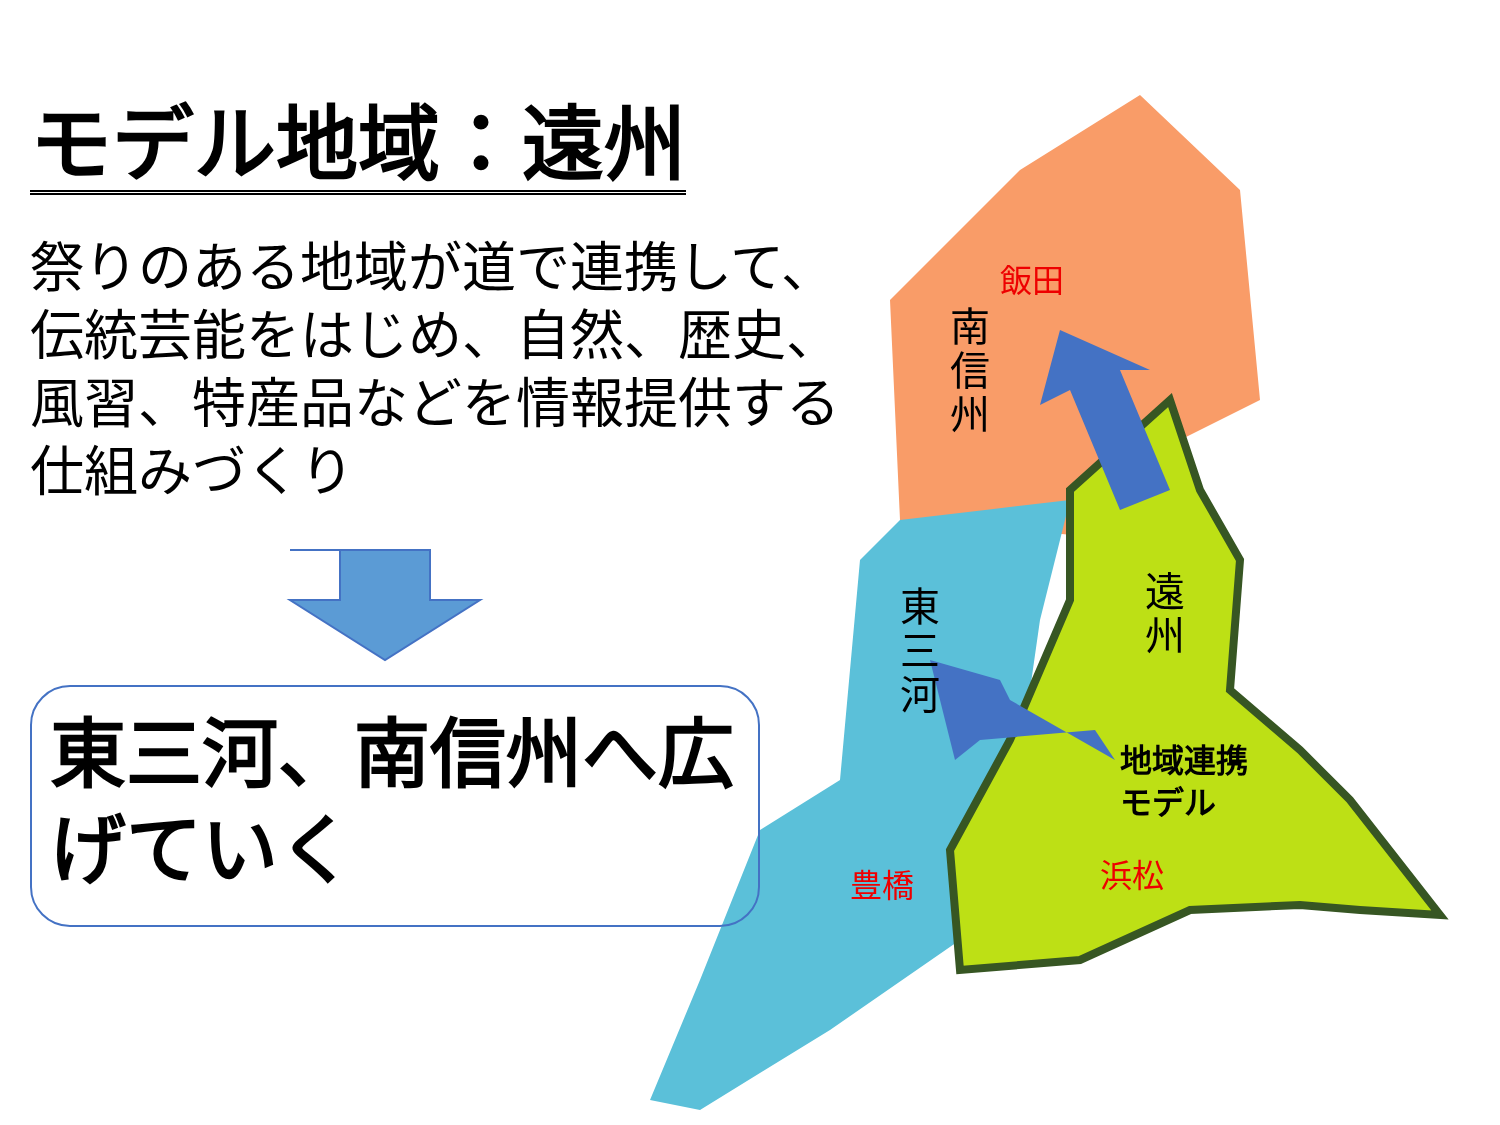モデル地域：遠州
祭りのある地域が道で連携して、伝統芸能をはじめ、自然、歴史、風習、特産品などを情報提供する仕組みづくり
東三河、南信州へ広げていく
飯田
南信州
東三河
遠州
地域連携
モデル
浜松
豊橋